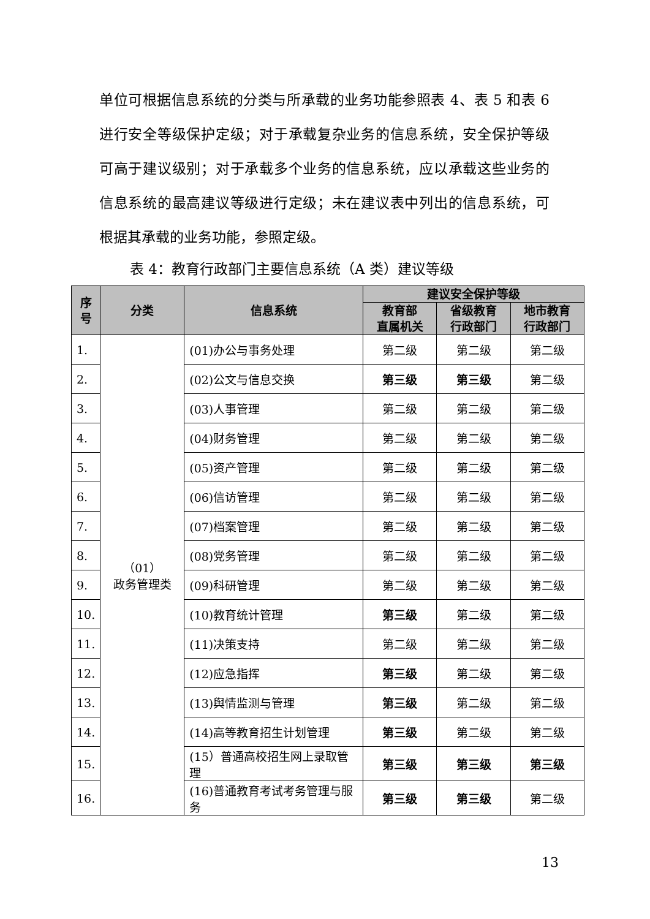单位可根据信息系统的分类与所承载的业务功能参照表 4、表 5 和表 6 进行安全等级保护定级；对于承载复杂业务的信息系统，安全保护等级可高于建议级别；对于承载多个业务的信息系统，应以承载这些业务的信息系统的最高建议等级进行定级；未在建议表中列出的信息系统，可根据其承载的业务功能，参照定级。
表 4：教育行政部门主要信息系统（A 类）建议等级
| 序 号 | 分类 | 信息系统 | 建议安全保护等级 | | |
| --- | --- | --- | --- | --- | --- |
| | | | 教育部 直属机关 | 省级教育 行政部门 | 地市教育 行政部门 |
| 1. | （01） 政务管理类 | (01)办公与事务处理 | 第二级 | 第二级 | 第二级 |
| 2. | | (02)公文与信息交换 | 第三级 | 第三级 | 第二级 |
| 3. | | (03)人事管理 | 第二级 | 第二级 | 第二级 |
| 4. | | (04)财务管理 | 第二级 | 第二级 | 第二级 |
| 5. | | (05)资产管理 | 第二级 | 第二级 | 第二级 |
| 6. | | (06)信访管理 | 第二级 | 第二级 | 第二级 |
| 7. | | (07)档案管理 | 第二级 | 第二级 | 第二级 |
| 8. | | (08)党务管理 | 第二级 | 第二级 | 第二级 |
| 9. | | (09)科研管理 | 第二级 | 第二级 | 第二级 |
| 10. | | (10)教育统计管理 | 第三级 | 第二级 | 第二级 |
| 11. | | (11)决策支持 | 第二级 | 第二级 | 第二级 |
| 12. | | (12)应急指挥 | 第三级 | 第二级 | 第二级 |
| 13. | | (13)舆情监测与管理 | 第三级 | 第二级 | 第二级 |
| 14. | | (14)高等教育招生计划管理 | 第三级 | 第二级 | 第二级 |
| 15. | | (15）普通高校招生网上录取管理 | 第三级 | 第三级 | 第三级 |
| 16. | | (16)普通教育考试考务管理与服务 | 第三级 | 第三级 | 第二级 |
13